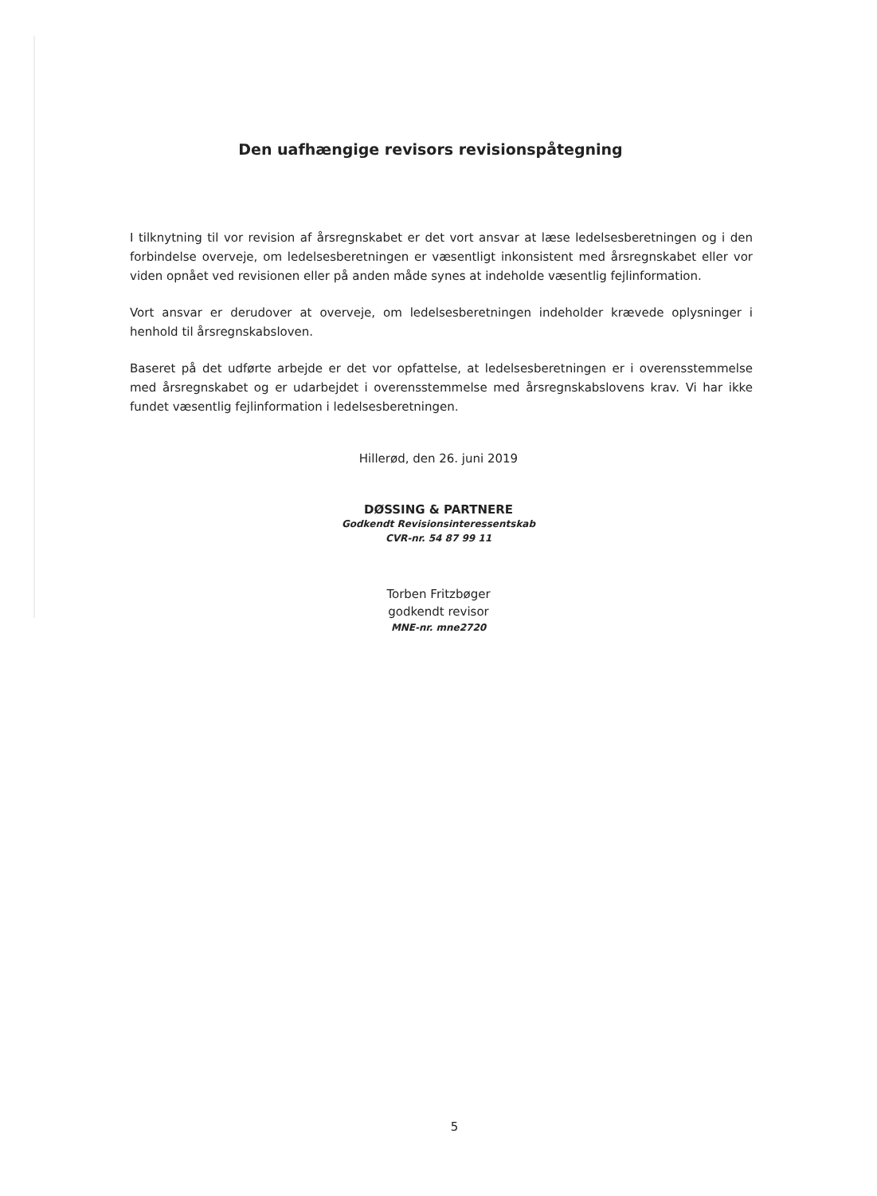Den uafhængige revisors revisionspåtegning
I tilknytning til vor revision af årsregnskabet er det vort ansvar at læse ledelsesberetningen og i den forbindelse overveje, om ledelsesberetningen er væsentligt inkonsistent med årsregnskabet eller vor viden opnået ved revisionen eller på anden måde synes at indeholde væsentlig fejlinformation.
Vort ansvar er derudover at overveje, om ledelsesberetningen indeholder krævede oplysninger i henhold til årsregnskabsloven.
Baseret på det udførte arbejde er det vor opfattelse, at ledelsesberetningen er i overensstemmelse med årsregnskabet og er udarbejdet i overensstemmelse med årsregnskabslovens krav. Vi har ikke fundet væsentlig fejlinformation i ledelsesberetningen.
Hillerød, den 26. juni 2019
DØSSING & PARTNERE
Godkendt Revisionsinteressentskab
CVR-nr. 54 87 99 11
Torben Fritzbøger
godkendt revisor
MNE-nr. mne2720
5